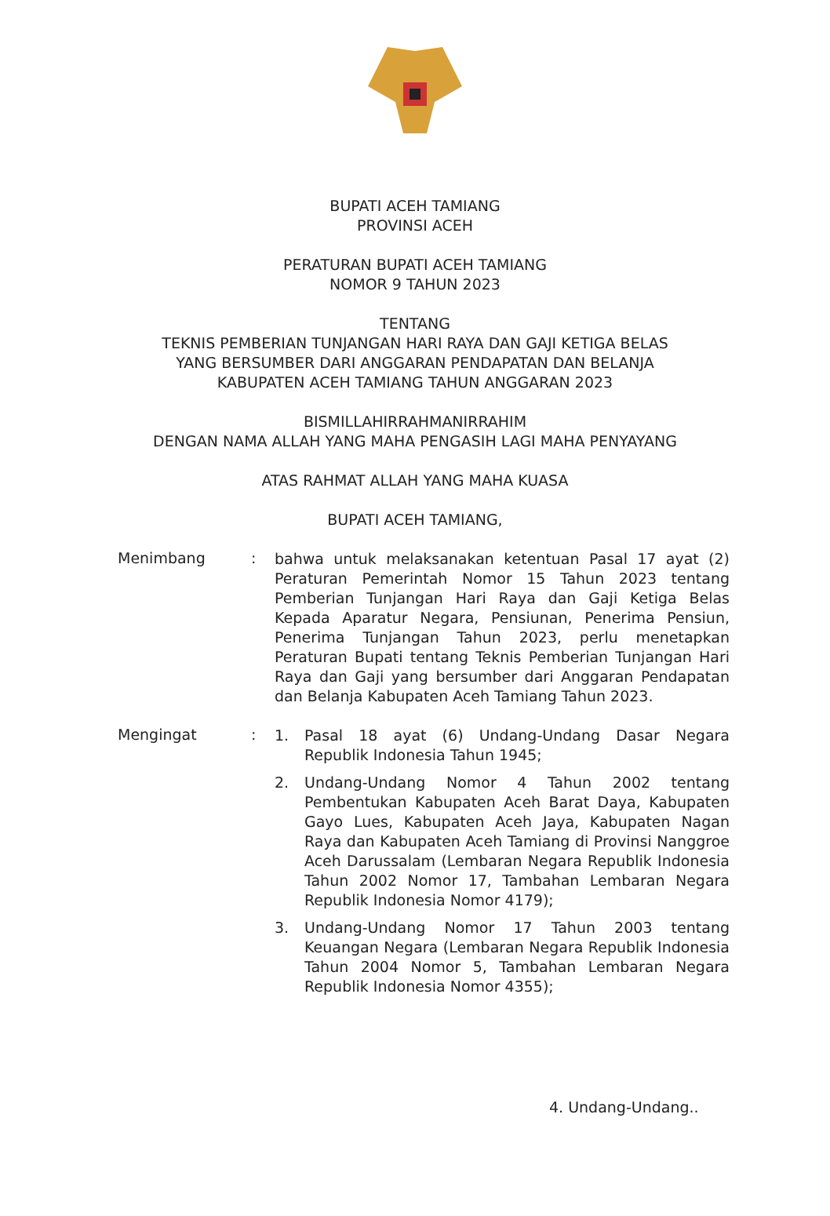BUPATI ACEH TAMIANG
PROVINSI ACEH
PERATURAN BUPATI ACEH TAMIANG
NOMOR 9 TAHUN 2023
TENTANG
TEKNIS PEMBERIAN TUNJANGAN HARI RAYA DAN GAJI KETIGA BELAS
YANG BERSUMBER DARI ANGGARAN PENDAPATAN DAN BELANJA
KABUPATEN ACEH TAMIANG TAHUN ANGGARAN 2023
BISMILLAHIRRAHMANIRRAHIM
DENGAN NAMA ALLAH YANG MAHA PENGASIH LAGI MAHA PENYAYANG
ATAS RAHMAT ALLAH YANG MAHA KUASA
BUPATI ACEH TAMIANG,
Menimbang :
bahwa untuk melaksanakan ketentuan Pasal 17 ayat (2) Peraturan Pemerintah Nomor 15 Tahun 2023 tentang Pemberian Tunjangan Hari Raya dan Gaji Ketiga Belas Kepada Aparatur Negara, Pensiunan, Penerima Pensiun, Penerima Tunjangan Tahun 2023, perlu menetapkan Peraturan Bupati tentang Teknis Pemberian Tunjangan Hari Raya dan Gaji yang bersumber dari Anggaran Pendapatan dan Belanja Kabupaten Aceh Tamiang Tahun 2023.
Mengingat :
1. Pasal 18 ayat (6) Undang-Undang Dasar Negara Republik Indonesia Tahun 1945;
2. Undang-Undang Nomor 4 Tahun 2002 tentang Pembentukan Kabupaten Aceh Barat Daya, Kabupaten Gayo Lues, Kabupaten Aceh Jaya, Kabupaten Nagan Raya dan Kabupaten Aceh Tamiang di Provinsi Nanggroe Aceh Darussalam (Lembaran Negara Republik Indonesia Tahun 2002 Nomor 17, Tambahan Lembaran Negara Republik Indonesia Nomor 4179);
3. Undang-Undang Nomor 17 Tahun 2003 tentang Keuangan Negara (Lembaran Negara Republik Indonesia Tahun 2004 Nomor 5, Tambahan Lembaran Negara Republik Indonesia Nomor 4355);
4. Undang-Undang..